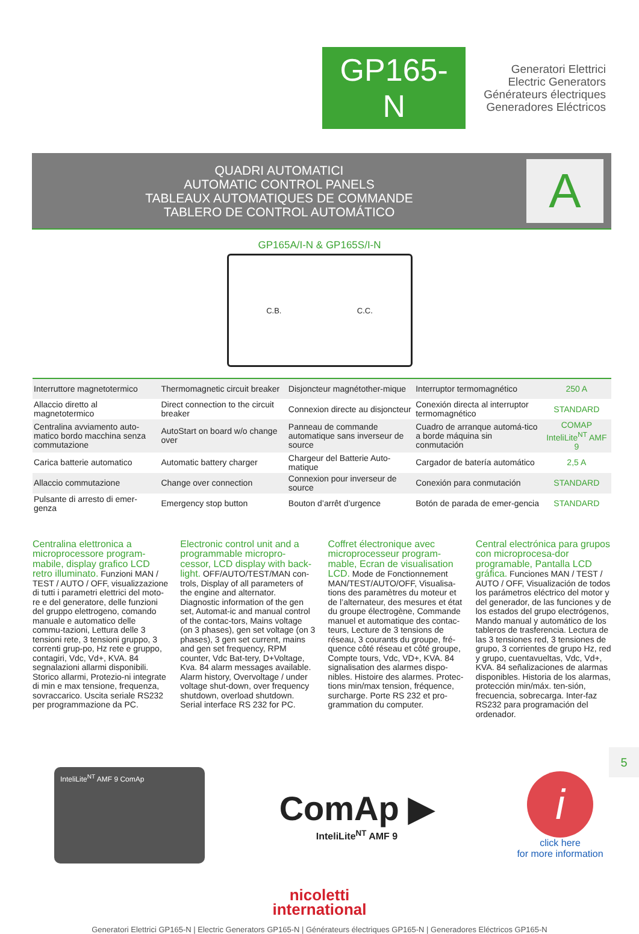GP165-N
Generatori Elettrici
Electric Generators
Générateurs électriques
Generadores Eléctricos
QUADRI AUTOMATICI
AUTOMATIC CONTROL PANELS
TABLEAUX AUTOMATIQUES DE COMMANDE
TABLERO DE CONTROL AUTOMÁTICO
A
GP165A/I-N & GP165S/I-N
C.B. C.C.
| Interruttore magnetotermico | Thermomagnetic circuit breaker | Disjoncteur magnétother-mique | Interruptor termomagnético | 250 A |
| Allaccio diretto al magnetotermico | Direct connection to the circuit breaker | Connexion directe au disjoncteur | Conexión directa al interruptor termomagnético | STANDARD |
| Centralina avviamento auto-matico bordo macchina senza commutazione | AutoStart on board w/o change over | Panneau de commande automatique sans inverseur de source | Cuadro de arranque automá-tico a borde máquina sin conmutación | COMAP InteliLite<sup>NT</sup> AMF 9 |
| Carica batterie automatico | Automatic battery charger | Chargeur del Batterie Auto-matique | Cargador de batería automático | 2,5 A |
| Allaccio commutazione | Change over connection | Connexion pour inverseur de source | Conexión para conmutación | STANDARD |
| Pulsante di arresto di emer-genza | Emergency stop button | Bouton d’arrêt d’urgence | Botón de parada de emer-gencia | STANDARD |
Centralina elettronica a microprocessore program-mabile, display grafico LCD retro illuminato. Funzioni MAN / TEST / AUTO / OFF, visualizzazione di tutti i parametri elettrici del moto-re e del generatore, delle funzioni del gruppo elettrogeno, comando manuale e automatico delle commu-tazioni, Lettura delle 3 tensioni rete, 3 tensioni gruppo, 3 correnti grup-po, Hz rete e gruppo, contagiri, Vdc, Vd+, KVA. 84 segnalazioni allarmi disponibili. Storico allarmi, Protezio-ni integrate di min e max tensione, frequenza, sovraccarico. Uscita seriale RS232 per programmazione da PC.
Electronic control unit and a programmable micropro-cessor, LCD display with back-light. OFF/AUTO/TEST/MAN con-trols, Display of all parameters of the engine and alternator. Diagnostic information of the gen set, Automat-ic and manual control of the contac-tors, Mains voltage (on 3 phases), gen set voltage (on 3 phases), 3 gen set current, mains and gen set frequency, RPM counter, Vdc Bat-tery, D+Voltage, Kva. 84 alarm messages available. Alarm history, Overvoltage / under voltage shut-down, over frequency shutdown, overload shutdown. Serial interface RS 232 for PC.
Coffret électronique avec microprocesseur program-mable, Ecran de visualisation LCD. Mode de Fonctionnement MAN/TEST/AUTO/OFF, Visualisa-tions des paramètres du moteur et de l’alternateur, des mesures et état du groupe électrogène, Commande manuel et automatique des contac-teurs, Lecture de 3 tensions de réseau, 3 courants du groupe, fré-quence côté réseau et côté groupe, Compte tours, Vdc, VD+, KVA. 84 signalisation des alarmes dispo-nibles. Histoire des alarmes. Protec-tions min/max tension, fréquence, surcharge. Porte RS 232 et pro-grammation du computer.
Central electrónica para grupos con microprocesa-dor programable, Pantalla LCD gráfica. Funciones MAN / TEST / AUTO / OFF, Visualización de todos los parámetros eléctrico del motor y del generador, de las funciones y de los estados del grupo electrógenos, Mando manual y automático de los tableros de trasferencia. Lectura de las 3 tensiones red, 3 tensiones de grupo, 3 corrientes de grupo Hz, red y grupo, cuentavueltas, Vdc, Vd+, KVA. 84 señalizaciones de alarmas disponibles. Historia de los alarmas, protección min/máx. ten-sión, frecuencia, sobrecarga. Inter-faz RS232 para programación del ordenador.
InteliLite<sup>NT</sup> AMF 9 ComAp
ComAp ▶
InteliLite<sup>NT</sup> AMF 9
i
click here
for more information
5
nicoletti
international
Generatori Elettrici GP165-N | Electric Generators GP165-N | Générateurs électriques GP165-N | Generadores Eléctricos GP165-N